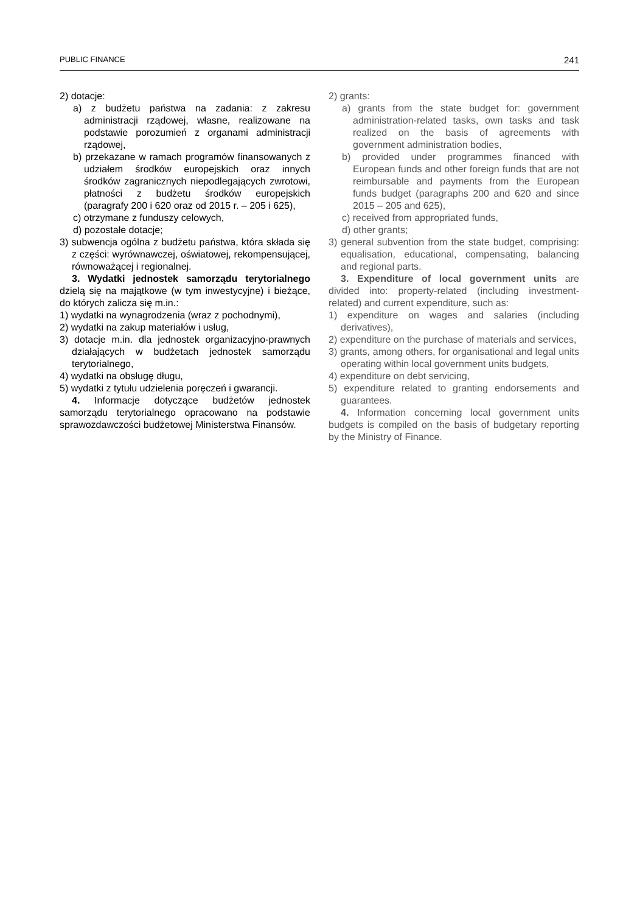PUBLIC FINANCE 241
2) dotacje:
a) z budżetu państwa na zadania: z zakresu administracji rządowej, własne, realizowane na podstawie porozumień z organami administracji rządowej,
b) przekazane w ramach programów finansowanych z udziałem środków europejskich oraz innych środków zagranicznych niepodlegających zwrotowi, płatności z budżetu środków europejskich (paragrafy 200 i 620 oraz od 2015 r. – 205 i 625),
c) otrzymane z funduszy celowych,
d) pozostałe dotacje;
3) subwencja ogólna z budżetu państwa, która składa się z części: wyrównawczej, oświatowej, rekompensującej, równoważącej i regionalnej.
3. Wydatki jednostek samorządu terytorialnego dzielą się na majątkowe (w tym inwestycyjne) i bieżące, do których zalicza się m.in.:
1) wydatki na wynagrodzenia (wraz z pochodnymi),
2) wydatki na zakup materiałów i usług,
3) dotacje m.in. dla jednostek organizacyjno-prawnych działających w budżetach jednostek samorządu terytorialnego,
4) wydatki na obsługę długu,
5) wydatki z tytułu udzielenia poręczeń i gwarancji.
4. Informacje dotyczące budżetów jednostek samorządu terytorialnego opracowano na podstawie sprawozdawczości budżetowej Ministerstwa Finansów.
2) grants:
a) grants from the state budget for: government administration-related tasks, own tasks and task realized on the basis of agreements with government administration bodies,
b) provided under programmes financed with European funds and other foreign funds that are not reimbursable and payments from the European funds budget (paragraphs 200 and 620 and since 2015 – 205 and 625),
c) received from appropriated funds,
d) other grants;
3) general subvention from the state budget, comprising: equalisation, educational, compensating, balancing and regional parts.
3. Expenditure of local government units are divided into: property-related (including investment-related) and current expenditure, such as:
1) expenditure on wages and salaries (including derivatives),
2) expenditure on the purchase of materials and services,
3) grants, among others, for organisational and legal units operating within local government units budgets,
4) expenditure on debt servicing,
5) expenditure related to granting endorsements and guarantees.
4. Information concerning local government units budgets is compiled on the basis of budgetary reporting by the Ministry of Finance.